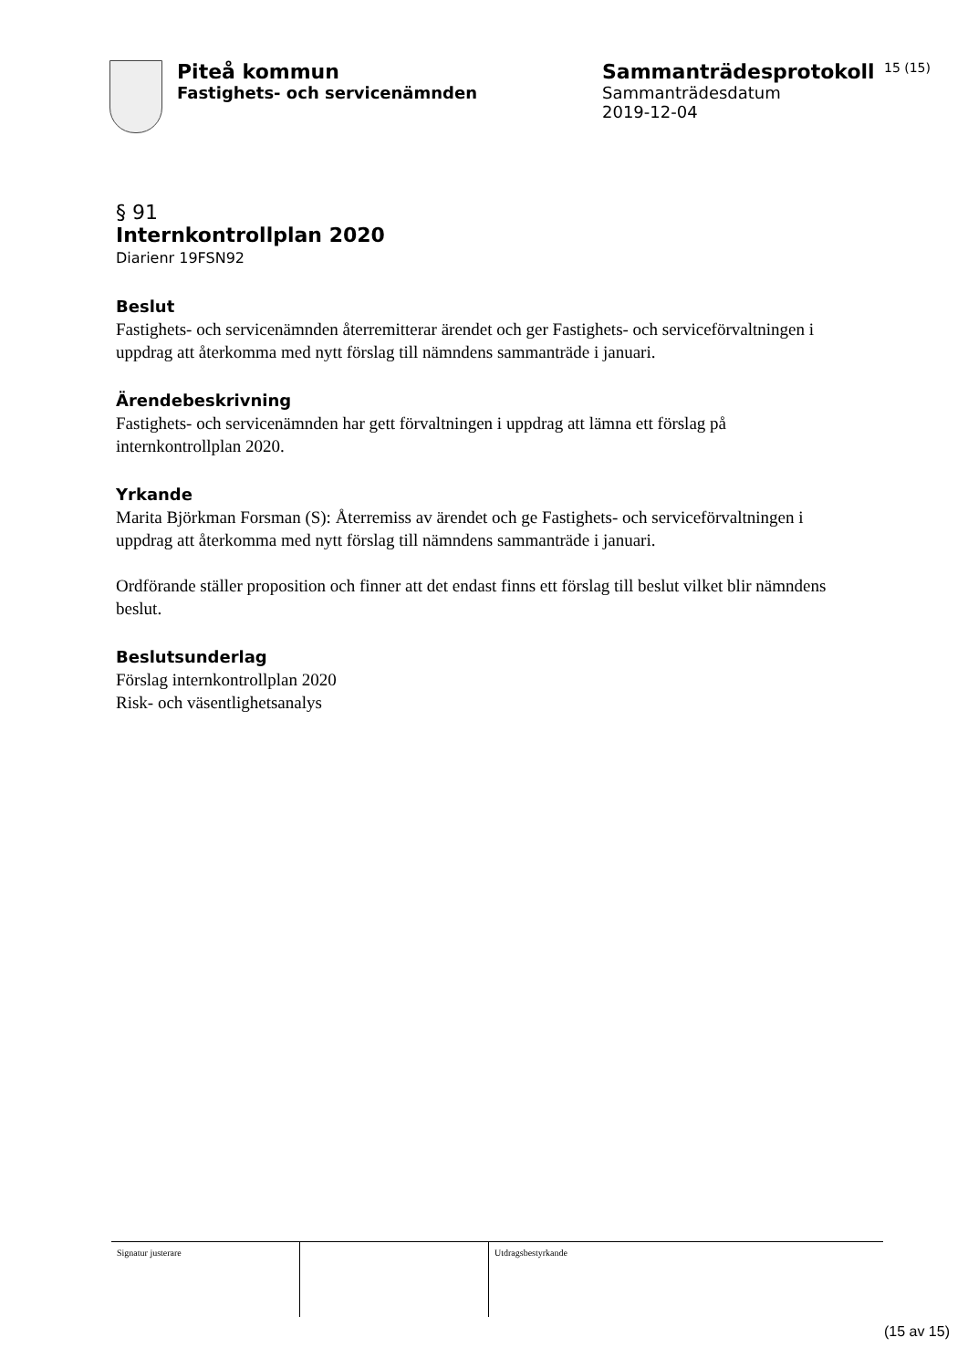Piteå kommun
Fastighets- och servicenämnden
Sammanträdesprotokoll
Sammanträdesdatum
2019-12-04
15 (15)
§ 91
Internkontrollplan 2020
Diarienr 19FSN92
Beslut
Fastighets- och servicenämnden återremitterar ärendet och ger Fastighets- och serviceförvaltningen i uppdrag att återkomma med nytt förslag till nämndens sammanträde i januari.
Ärendebeskrivning
Fastighets- och servicenämnden har gett förvaltningen i uppdrag att lämna ett förslag på internkontrollplan 2020.
Yrkande
Marita Björkman Forsman (S): Återremiss av ärendet och ge Fastighets- och serviceförvaltningen i uppdrag att återkomma med nytt förslag till nämndens sammanträde i januari.
Ordförande ställer proposition och finner att det endast finns ett förslag till beslut vilket blir nämndens beslut.
Beslutsunderlag
Förslag internkontrollplan 2020
Risk- och väsentlighetsanalys
Signatur justerare Utdragsbestyrkande
(15 av 15)